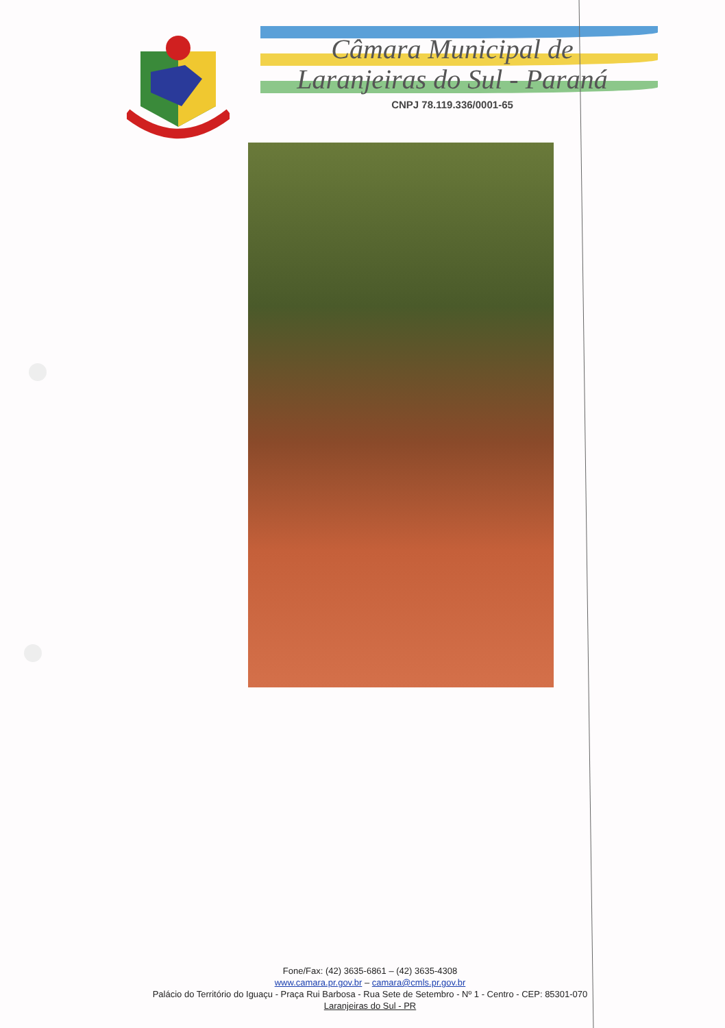Câmara Municipal de
Laranjeiras do Sul - Paraná
CNPJ 78.119.336/0001-65
Fone/Fax: (42) 3635-6861 – (42) 3635-4308
www.camara.pr.gov.br – camara@cmls.pr.gov.br
Palácio do Território do Iguaçu - Praça Rui Barbosa - Rua Sete de Setembro - Nº 1 - Centro - CEP: 85301-070
Laranjeiras do Sul - PR